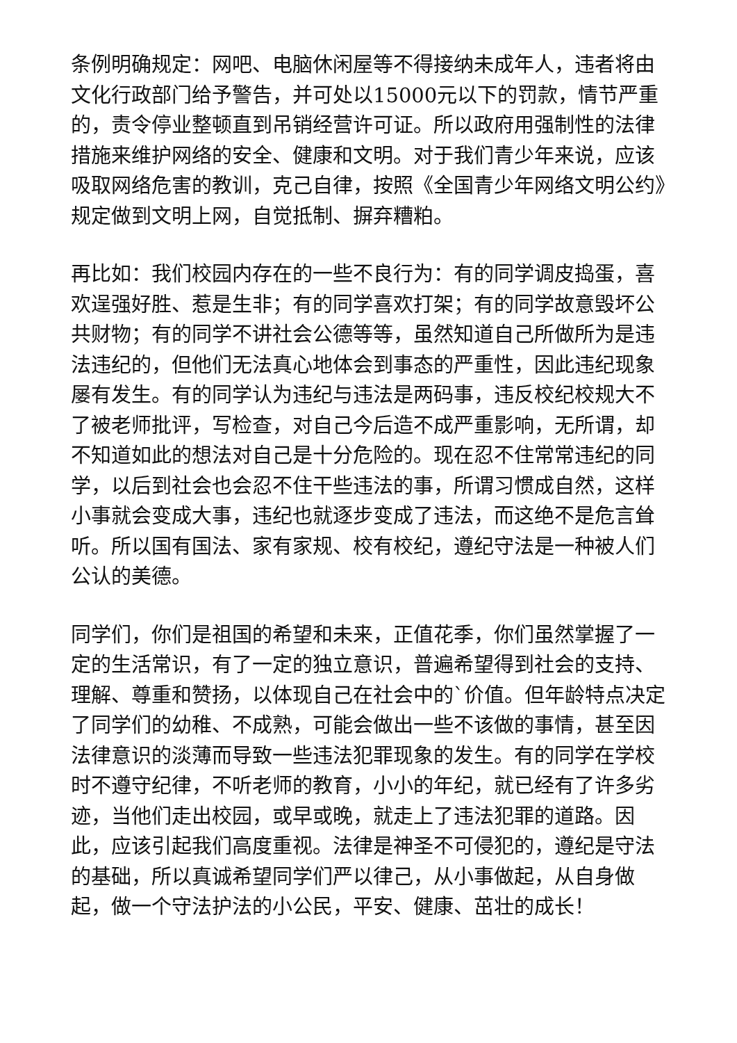条例明确规定：网吧、电脑休闲屋等不得接纳未成年人，违者将由文化行政部门给予警告，并可处以15000元以下的罚款，情节严重的，责令停业整顿直到吊销经营许可证。所以政府用强制性的法律措施来维护网络的安全、健康和文明。对于我们青少年来说，应该吸取网络危害的教训，克己自律，按照《全国青少年网络文明公约》规定做到文明上网，自觉抵制、摒弃糟粕。
再比如：我们校园内存在的一些不良行为：有的同学调皮捣蛋，喜欢逞强好胜、惹是生非；有的同学喜欢打架；有的同学故意毁坏公共财物；有的同学不讲社会公德等等，虽然知道自己所做所为是违法违纪的，但他们无法真心地体会到事态的严重性，因此违纪现象屡有发生。有的同学认为违纪与违法是两码事，违反校纪校规大不了被老师批评，写检查，对自己今后造不成严重影响，无所谓，却不知道如此的想法对自己是十分危险的。现在忍不住常常违纪的同学，以后到社会也会忍不住干些违法的事，所谓习惯成自然，这样小事就会变成大事，违纪也就逐步变成了违法，而这绝不是危言耸听。所以国有国法、家有家规、校有校纪，遵纪守法是一种被人们公认的美德。
同学们，你们是祖国的希望和未来，正值花季，你们虽然掌握了一定的生活常识，有了一定的独立意识，普遍希望得到社会的支持、理解、尊重和赞扬，以体现自己在社会中的`价值。但年龄特点决定了同学们的幼稚、不成熟，可能会做出一些不该做的事情，甚至因法律意识的淡薄而导致一些违法犯罪现象的发生。有的同学在学校时不遵守纪律，不听老师的教育，小小的年纪，就已经有了许多劣迹，当他们走出校园，或早或晚，就走上了违法犯罪的道路。因此，应该引起我们高度重视。法律是神圣不可侵犯的，遵纪是守法的基础，所以真诚希望同学们严以律己，从小事做起，从自身做起，做一个守法护法的小公民，平安、健康、茁壮的成长！